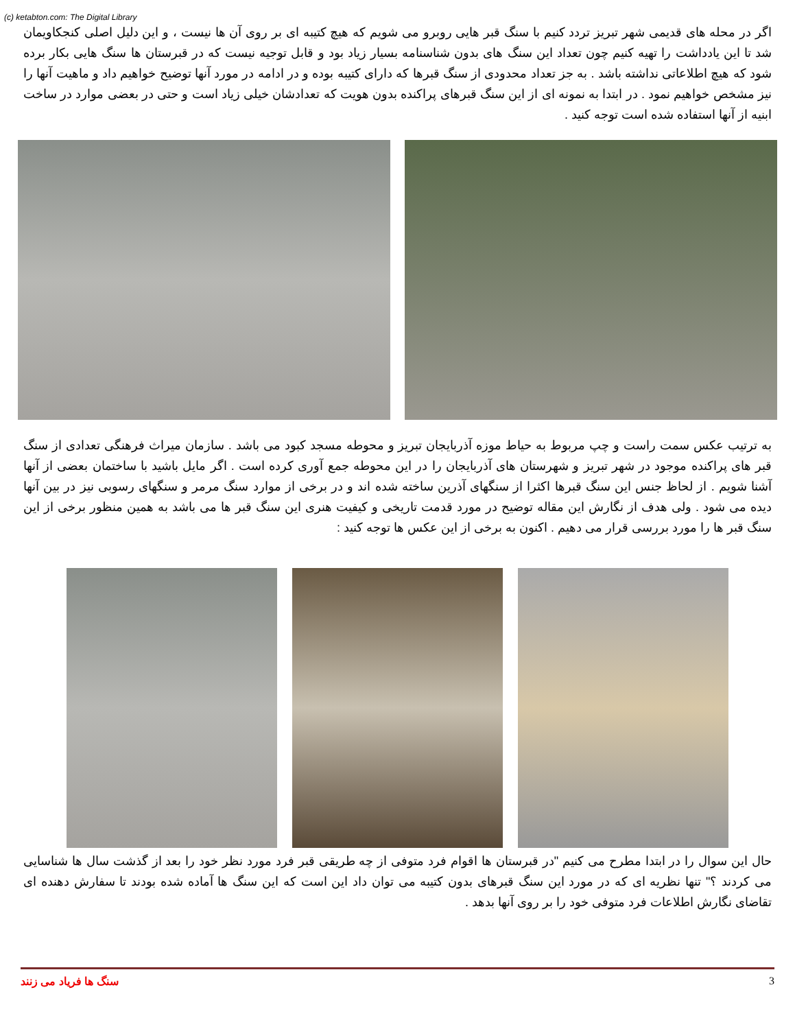(c) ketabton.com: The Digital Library
اگر در محله های قدیمی شهر تبریز تردد کنیم با سنگ قبر هایی روبرو می شویم که هیچ کتیبه ای بر روی آن ها نیست ، و این دلیل اصلی کنجکاویمان شد تا این یادداشت را تهیه کنیم چون تعداد این سنگ های بدون شناسنامه بسیار زیاد بود و قابل توجیه نیست که در قبرستان ها سنگ هایی بکار برده شود که هیچ اطلاعاتی نداشته باشد . به جز تعداد محدودی از سنگ قبرها که دارای کتیبه بوده و در ادامه در مورد آنها توضیح خواهیم داد و ماهیت آنها را نیز مشخص خواهیم نمود . در ابتدا به نمونه ای از این سنگ قبرهای پراکنده بدون هویت که تعدادشان خیلی زیاد است و حتی در بعضی موارد در ساخت ابنیه از آنها استفاده شده است توجه کنید .
به ترتیب عکس سمت راست و چپ مربوط به حیاط موزه آذربایجان تبریز و محوطه مسجد کبود می باشد . سازمان میراث فرهنگی تعدادی از سنگ قبر های پراکنده موجود در شهر تبریز و شهرستان های آذربایجان را در این محوطه جمع آوری کرده است . اگر مایل باشید با ساختمان بعضی از آنها آشنا شویم . از لحاظ جنس این سنگ قبرها اکثرا از سنگهای آذرین ساخته شده اند و در برخی از موارد سنگ مرمر و سنگهای رسوبی نیز در بین آنها دیده می شود . ولی هدف از نگارش این مقاله توضیح در مورد قدمت تاریخی و کیفیت هنری این سنگ قبر ها می باشد به همین منظور برخی از این سنگ قبر ها را مورد بررسی قرار می دهیم . اکنون به برخی از این عکس ها توجه کنید :
حال این سوال را در ابتدا مطرح می کنیم "در قبرستان ها اقوام فرد متوفی از چه طریقی قبر فرد مورد نظر خود را بعد از گذشت سال ها شناسایی می کردند ؟" تنها نظریه ای که در مورد این سنگ قبرهای بدون کتیبه می توان داد این است که این سنگ ها آماده شده بودند تا سفارش دهنده ای تقاضای نگارش اطلاعات فرد متوفی خود را بر روی آنها بدهد .
سنگ ها فریاد می زنند 3